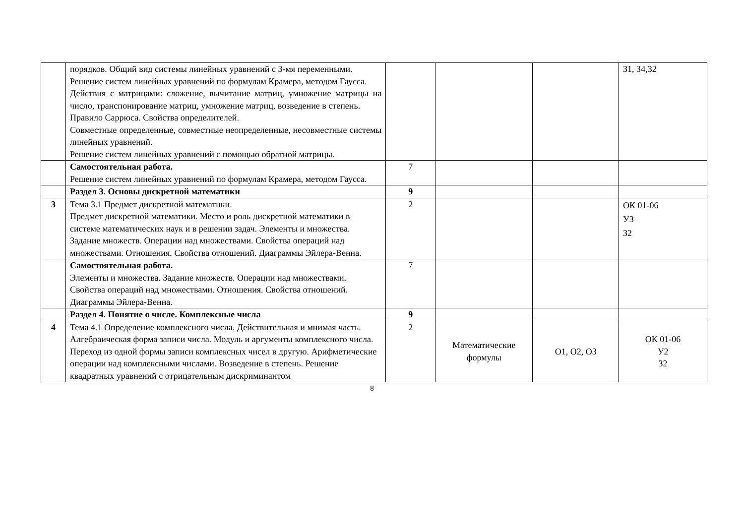| | порядков. Общий вид системы линейных уравнений с 3-мя переменными. Решение систем линейных уравнений по формулам Крамера, методом Гаусса. Действия с матрицами: сложение, вычитание матриц, умножение матрицы на число, транспонирование матриц, умножение матриц, возведение в степень. Правило Саррюса. Свойства определителей. Совместные определенные, совместные неопределенные, несовместные системы линейных уравнений. Решение систем линейных уравнений с помощью обратной матрицы. | | | | З1, З4,З2 |
| | Самостоятельная работа. Решение систем линейных уравнений по формулам Крамера, методом Гаусса. | 7 | | | |
| | Раздел 3. Основы дискретной математики | 9 | | | |
| 3 | Тема 3.1 Предмет дискретной математики. Предмет дискретной математики. Место и роль дискретной математики в системе математических наук и в решении задач. Элементы и множества. Задание множеств. Операции над множествами. Свойства операций над множествами. Отношения. Свойства отношений. Диаграммы Эйлера-Венна. | 2 | | | ОК 01-06 У3 З2 |
| | Самостоятельная работа. Элементы и множества. Задание множеств. Операции над множествами. Свойства операций над множествами. Отношения. Свойства отношений. Диаграммы Эйлера-Венна. | 7 | | | |
| | Раздел 4. Понятие о числе. Комплексные числа | 9 | | | |
| 4 | Тема 4.1 Определение комплексного числа. Действительная и мнимая часть. Алгебраическая форма записи числа. Модуль и аргументы комплексного числа. Переход из одной формы записи комплексных чисел в другую. Арифметические операции над комплексными числами. Возведение в степень. Решение квадратных уравнений с отрицательным дискриминантом | 2 | Математические формулы | О1, О2, О3 | ОК 01-06 У2 З2 |
8